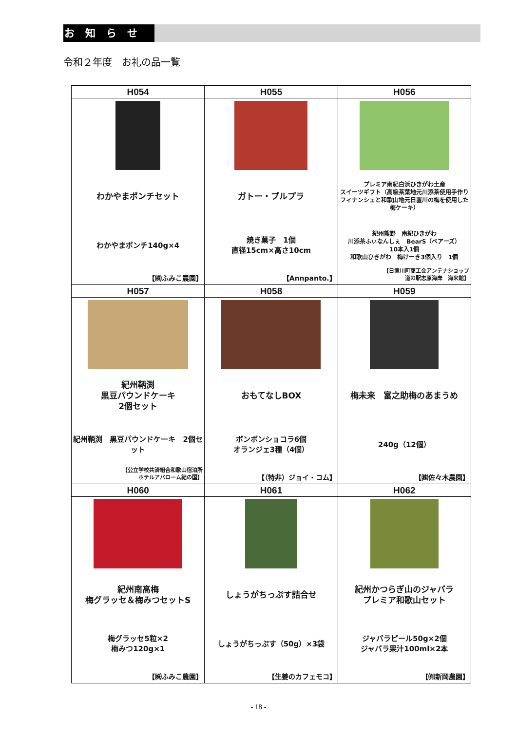お知らせ
令和２年度　お礼の品一覧
| H054 | H055 | H056 |
| --- | --- | --- |
| わかやまポンチセット わかやまポンチ140g×4 【㈱ふみこ農園】 | ガトー・プルプラ 焼き菓子 1個 直径15cm×高さ10cm 【Annpanto.】 | プレミア南紀白浜ひきがわ土産 スイーツギフト（高級茶葉地元川添茶使用手作りフィナンシェと和歌山地元日置川の梅を使用した梅ケーキ） 紀州熊野 南紀ひきがわ 川添茶ふぃなんしぇ BearS（ベアーズ） 10本入1個 和歌山ひきがわ 梅けーき3個入り 1個 【日置川町商工会アンテナショップ 道の駅志原海岸 海来館】 |
| H057 | H058 | H059 |
| 紀州鞆渕 黒豆パウンドケーキ 2個セット 紀州鞆渕 黒豆パウンドケーキ 2個セット 【公立学校共済組合和歌山宿泊所 ホテルアバローム紀の国】 | おもてなしBOX ボンボンショコラ6個 オランジェ3種（4個） 【（特非）ジョイ・コム】 | 梅未来 富之助梅のあまうめ 240g（12個） 【㈱佐々木農園】 |
| H060 | H061 | H062 |
| 紀州南高梅 梅グラッセ＆梅みつセットS 梅グラッセ5粒×2 梅みつ120g×1 【㈱ふみこ農園】 | しょうがちっぷす詰合せ しょうがちっぷす（50g）×3袋 【生姜のカフェモコ】 | 紀州かつらぎ山のジャバラ プレミア和歌山セット ジャバラピール50g×2個 ジャバラ果汁100ml×2本 【㈲新岡農園】 |
- 18 -